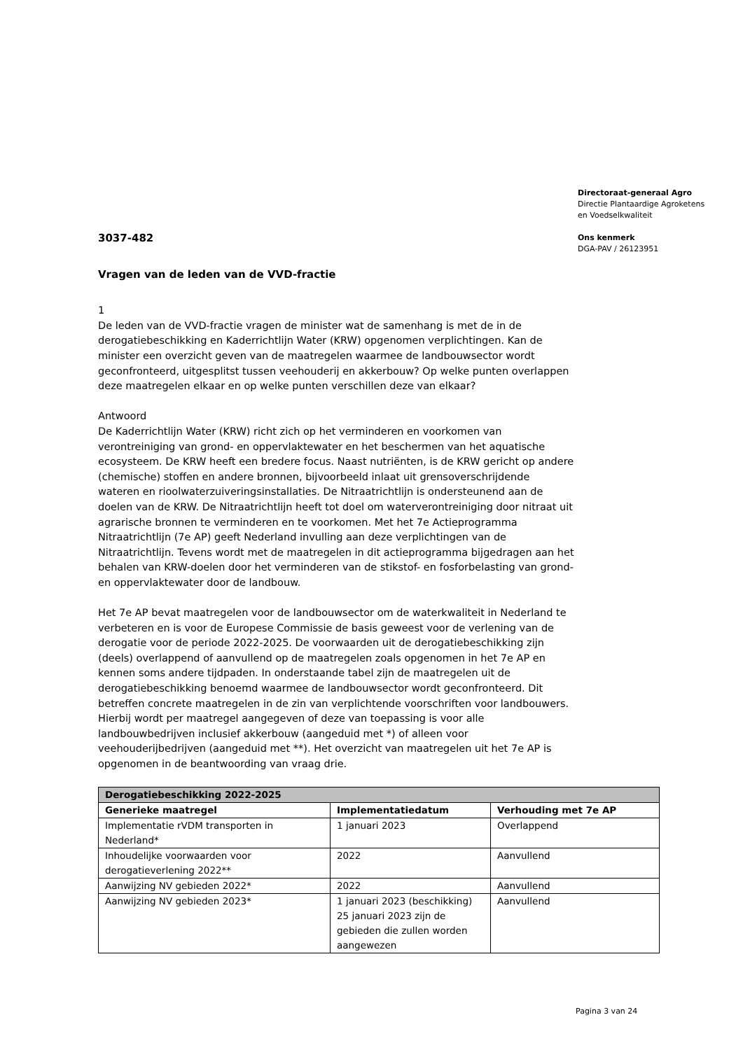Directoraat-generaal Agro
Directie Plantaardige Agroketens
en Voedselkwaliteit
Ons kenmerk
DGA-PAV / 26123951
3037-482
Vragen van de leden van de VVD-fractie
1
De leden van de VVD-fractie vragen de minister wat de samenhang is met de in de derogatiebeschikking en Kaderrichtlijn Water (KRW) opgenomen verplichtingen. Kan de minister een overzicht geven van de maatregelen waarmee de landbouwsector wordt geconfronteerd, uitgesplitst tussen veehouderij en akkerbouw? Op welke punten overlappen deze maatregelen elkaar en op welke punten verschillen deze van elkaar?
Antwoord
De Kaderrichtlijn Water (KRW) richt zich op het verminderen en voorkomen van verontreiniging van grond- en oppervlaktewater en het beschermen van het aquatische ecosysteem. De KRW heeft een bredere focus. Naast nutriënten, is de KRW gericht op andere (chemische) stoffen en andere bronnen, bijvoorbeeld inlaat uit grensoverschrijdende wateren en rioolwaterzuiveringsinstallaties. De Nitraatrichtlijn is ondersteunend aan de doelen van de KRW. De Nitraatrichtlijn heeft tot doel om waterverontreiniging door nitraat uit agrarische bronnen te verminderen en te voorkomen. Met het 7e Actieprogramma Nitraatrichtlijn (7e AP) geeft Nederland invulling aan deze verplichtingen van de Nitraatrichtlijn. Tevens wordt met de maatregelen in dit actieprogramma bijgedragen aan het behalen van KRW-doelen door het verminderen van de stikstof- en fosforbelasting van grond- en oppervlaktewater door de landbouw.
Het 7e AP bevat maatregelen voor de landbouwsector om de waterkwaliteit in Nederland te verbeteren en is voor de Europese Commissie de basis geweest voor de verlening van de derogatie voor de periode 2022-2025. De voorwaarden uit de derogatiebeschikking zijn (deels) overlappend of aanvullend op de maatregelen zoals opgenomen in het 7e AP en kennen soms andere tijdpaden. In onderstaande tabel zijn de maatregelen uit de derogatiebeschikking benoemd waarmee de landbouwsector wordt geconfronteerd. Dit betreffen concrete maatregelen in de zin van verplichtende voorschriften voor landbouwers. Hierbij wordt per maatregel aangegeven of deze van toepassing is voor alle landbouwbedrijven inclusief akkerbouw (aangeduid met *) of alleen voor veehouderijbedrijven (aangeduid met **). Het overzicht van maatregelen uit het 7e AP is opgenomen in de beantwoording van vraag drie.
| Derogatiebeschikking 2022-2025 | | |
| --- | --- | --- |
| Generieke maatregel | Implementatiedatum | Verhouding met 7e AP |
| Implementatie rVDM transporten in Nederland* | 1 januari 2023 | Overlappend |
| Inhoudelijke voorwaarden voor derogatieverlening 2022** | 2022 | Aanvullend |
| Aanwijzing NV gebieden 2022* | 2022 | Aanvullend |
| Aanwijzing NV gebieden 2023* | 1 januari 2023 (beschikking) 25 januari 2023 zijn de gebieden die zullen worden aangewezen | Aanvullend |
Pagina 3 van 24